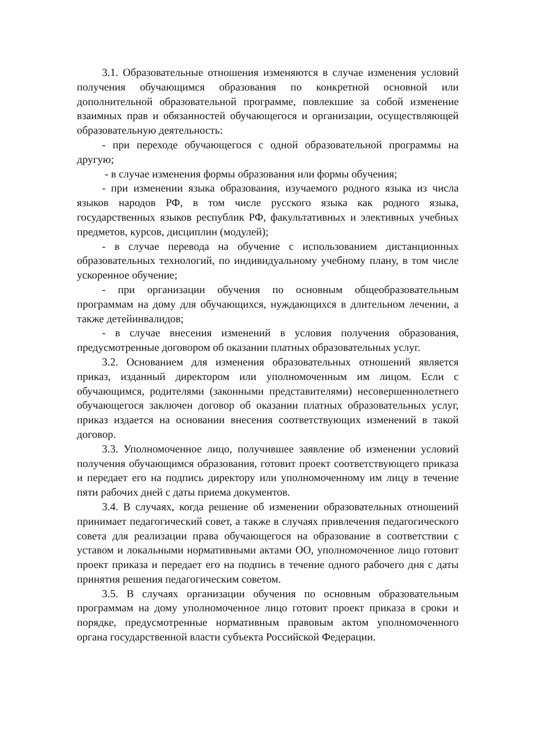3.1. Образовательные отношения изменяются в случае изменения условий получения обучающимся образования по конкретной основной или дополнительной образовательной программе, повлекшие за собой изменение взаимных прав и обязанностей обучающегося и организации, осуществляющей образовательную деятельность:
- при переходе обучающегося с одной образовательной программы на другую;
- в случае изменения формы образования или формы обучения;
- при изменении языка образования, изучаемого родного языка из числа языков народов РФ, в том числе русского языка как родного языка, государственных языков республик РФ, факультативных и элективных учебных предметов, курсов, дисциплин (модулей);
- в случае перевода на обучение с использованием дистанционных образовательных технологий, по индивидуальному учебному плану, в том числе ускоренное обучение;
- при организации обучения по основным общеобразовательным программам на дому для обучающихся, нуждающихся в длительном лечении, а также детейинвалидов;
- в случае внесения изменений в условия получения образования, предусмотренные договором об оказании платных образовательных услуг.
3.2. Основанием для изменения образовательных отношений является приказ, изданный директором или уполномоченным им лицом. Если с обучающимся, родителями (законными представителями) несовершеннолетнего обучающегося заключен договор об оказании платных образовательных услуг, приказ издается на основании внесения соответствующих изменений в такой договор.
3.3. Уполномоченное лицо, получившее заявление об изменении условий получения обучающимся образования, готовит проект соответствующего приказа и передает его на подпись директору или уполномоченному им лицу в течение пяти рабочих дней с даты приема документов.
3.4. В случаях, когда решение об изменении образовательных отношений принимает педагогический совет, а также в случаях привлечения педагогического совета для реализации права обучающегося на образование в соответствии с уставом и локальными нормативными актами ОО, уполномоченное лицо готовит проект приказа и передает его на подпись в течение одного рабочего дня с даты принятия решения педагогическим советом.
3.5. В случаях организации обучения по основным образовательным программам на дому уполномоченное лицо готовит проект приказа в сроки и порядке, предусмотренные нормативным правовым актом уполномоченного органа государственной власти субъекта Российской Федерации.